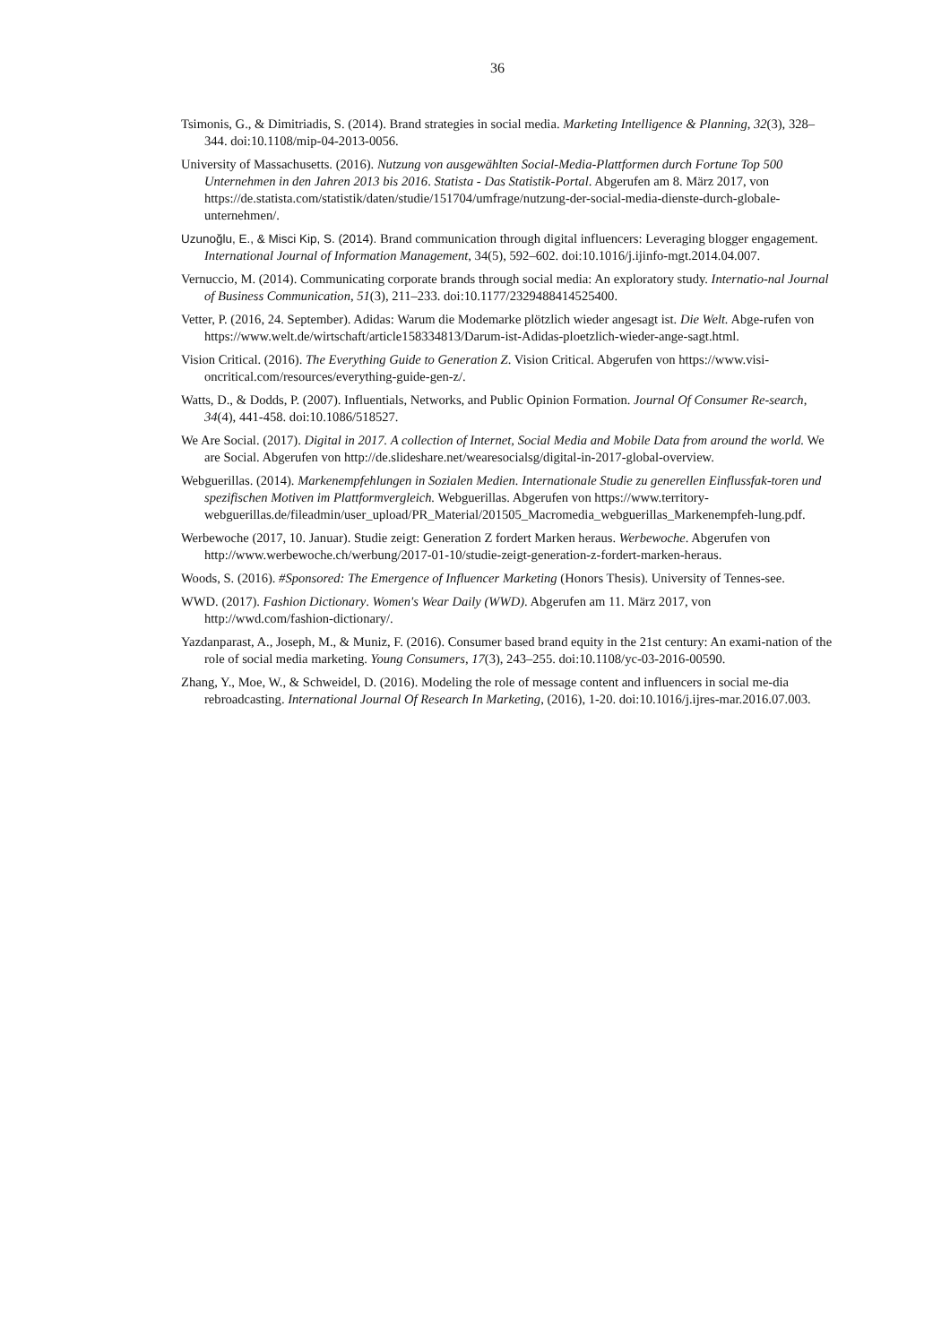36
Tsimonis, G., & Dimitriadis, S. (2014). Brand strategies in social media. Marketing Intelligence & Planning, 32(3), 328–344. doi:10.1108/mip-04-2013-0056.
University of Massachusetts. (2016). Nutzung von ausgewählten Social-Media-Plattformen durch Fortune Top 500 Unternehmen in den Jahren 2013 bis 2016. Statista - Das Statistik-Portal. Abgerufen am 8. März 2017, von https://de.statista.com/statistik/daten/studie/151704/umfrage/nutzung-der-social-media-dienste-durch-globale-unternehmen/.
Uzunoğlu, E., & Misci Kip, S. (2014). Brand communication through digital influencers: Leveraging blogger engagement. International Journal of Information Management, 34(5), 592–602. doi:10.1016/j.ijinfo-mgt.2014.04.007.
Vernuccio, M. (2014). Communicating corporate brands through social media: An exploratory study. Internatio-nal Journal of Business Communication, 51(3), 211–233. doi:10.1177/2329488414525400.
Vetter, P. (2016, 24. September). Adidas: Warum die Modemarke plötzlich wieder angesagt ist. Die Welt. Abge-rufen von https://www.welt.de/wirtschaft/article158334813/Darum-ist-Adidas-ploetzlich-wieder-ange-sagt.html.
Vision Critical. (2016). The Everything Guide to Generation Z. Vision Critical. Abgerufen von https://www.visi-oncritical.com/resources/everything-guide-gen-z/.
Watts, D., & Dodds, P. (2007). Influentials, Networks, and Public Opinion Formation. Journal Of Consumer Re-search, 34(4), 441-458. doi:10.1086/518527.
We Are Social. (2017). Digital in 2017. A collection of Internet, Social Media and Mobile Data from around the world. We are Social. Abgerufen von http://de.slideshare.net/wearesocialsg/digital-in-2017-global-overview.
Webguerillas. (2014). Markenempfehlungen in Sozialen Medien. Internationale Studie zu generellen Einflussfak-toren und spezifischen Motiven im Plattformvergleich. Webguerillas. Abgerufen von https://www.territory-webguerillas.de/fileadmin/user_upload/PR_Material/201505_Macromedia_webguerillas_Markenempfeh-lung.pdf.
Werbewoche (2017, 10. Januar). Studie zeigt: Generation Z fordert Marken heraus. Werbewoche. Abgerufen von http://www.werbewoche.ch/werbung/2017-01-10/studie-zeigt-generation-z-fordert-marken-heraus.
Woods, S. (2016). #Sponsored: The Emergence of Influencer Marketing (Honors Thesis). University of Tennes-see.
WWD. (2017). Fashion Dictionary. Women's Wear Daily (WWD). Abgerufen am 11. März 2017, von http://wwd.com/fashion-dictionary/.
Yazdanparast, A., Joseph, M., & Muniz, F. (2016). Consumer based brand equity in the 21st century: An exami-nation of the role of social media marketing. Young Consumers, 17(3), 243–255. doi:10.1108/yc-03-2016-00590.
Zhang, Y., Moe, W., & Schweidel, D. (2016). Modeling the role of message content and influencers in social me-dia rebroadcasting. International Journal Of Research In Marketing, (2016), 1-20. doi:10.1016/j.ijres-mar.2016.07.003.